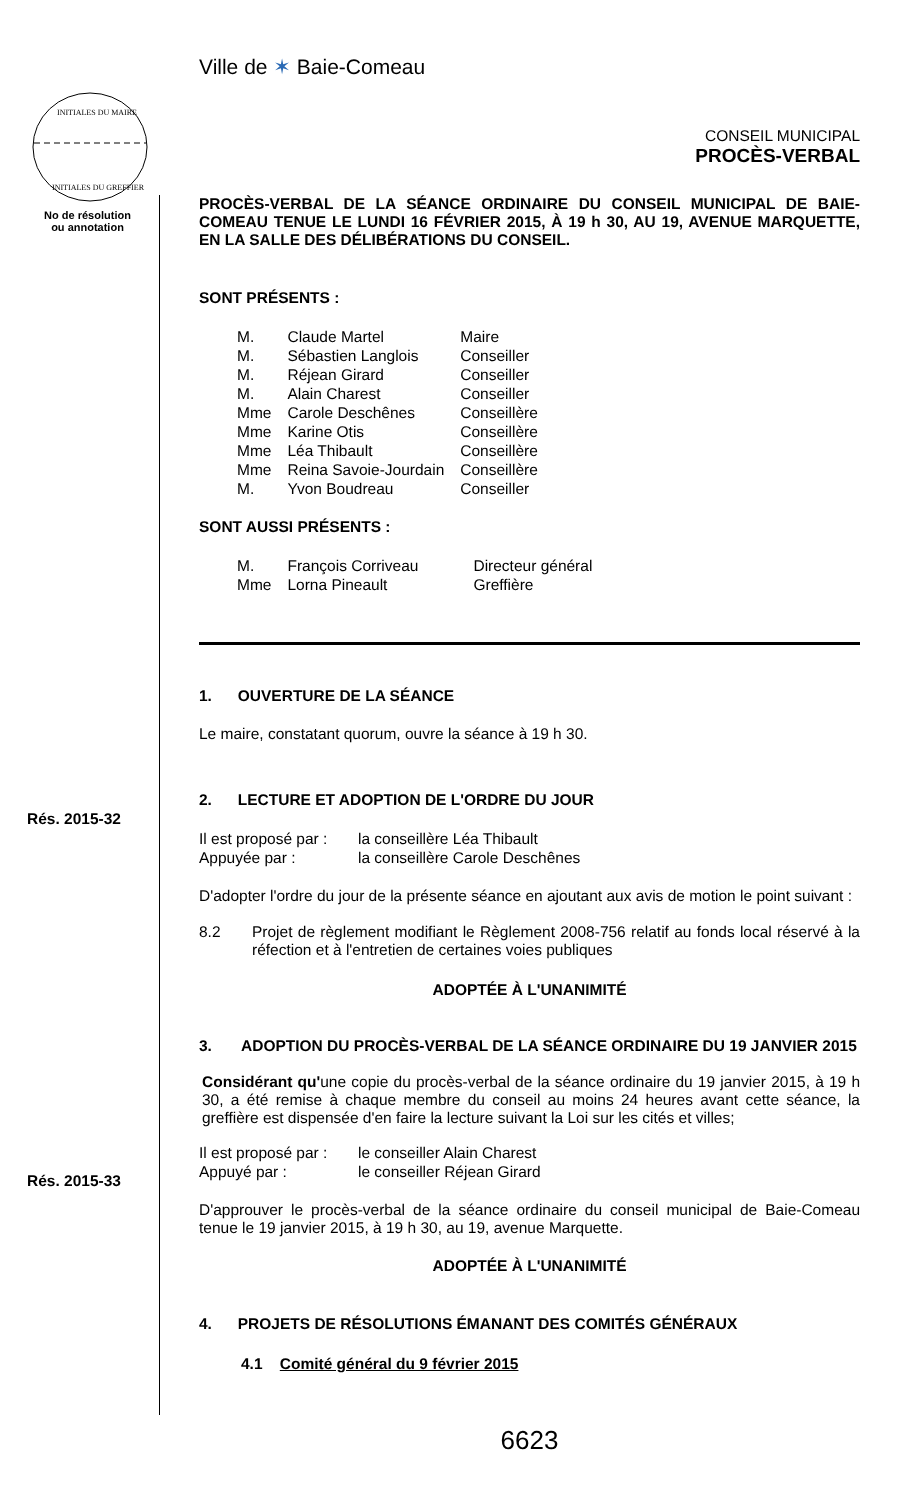INITIALES DU MAIRE
INITIALES DU GREFFIER
No de résolution
ou annotation
Rés. 2015-32
Rés. 2015-33
Ville de ✶ Baie-Comeau
CONSEIL MUNICIPAL
PROCÈS-VERBAL
PROCÈS-VERBAL DE LA SÉANCE ORDINAIRE DU CONSEIL MUNICIPAL DE BAIE-COMEAU TENUE LE LUNDI 16 FÉVRIER 2015, À 19 h 30, AU 19, AVENUE MARQUETTE, EN LA SALLE DES DÉLIBÉRATIONS DU CONSEIL.
SONT PRÉSENTS :
| M. | Claude Martel | Maire |
| M. | Sébastien Langlois | Conseiller |
| M. | Réjean Girard | Conseiller |
| M. | Alain Charest | Conseiller |
| Mme | Carole Deschênes | Conseillère |
| Mme | Karine Otis | Conseillère |
| Mme | Léa Thibault | Conseillère |
| Mme | Reina Savoie-Jourdain | Conseillère |
| M. | Yvon Boudreau | Conseiller |
SONT AUSSI PRÉSENTS :
| M. | François Corriveau | Directeur général |
| Mme | Lorna Pineault | Greffière |
1. OUVERTURE DE LA SÉANCE
Le maire, constatant quorum, ouvre la séance à 19 h 30.
2. LECTURE ET ADOPTION DE L'ORDRE DU JOUR
| Il est proposé par : | la conseillère Léa Thibault |
| Appuyée par : | la conseillère Carole Deschênes |
D'adopter l'ordre du jour de la présente séance en ajoutant aux avis de motion le point suivant :
8.2 Projet de règlement modifiant le Règlement 2008-756 relatif au fonds local réservé à la réfection et à l'entretien de certaines voies publiques
ADOPTÉE À L'UNANIMITÉ
3. ADOPTION DU PROCÈS-VERBAL DE LA SÉANCE ORDINAIRE DU 19 JANVIER 2015
Considérant qu'une copie du procès-verbal de la séance ordinaire du 19 janvier 2015, à 19 h 30, a été remise à chaque membre du conseil au moins 24 heures avant cette séance, la greffière est dispensée d'en faire la lecture suivant la Loi sur les cités et villes;
| Il est proposé par : | le conseiller Alain Charest |
| Appuyé par : | le conseiller Réjean Girard |
D'approuver le procès-verbal de la séance ordinaire du conseil municipal de Baie-Comeau tenue le 19 janvier 2015, à 19 h 30, au 19, avenue Marquette.
ADOPTÉE À L'UNANIMITÉ
4. PROJETS DE RÉSOLUTIONS ÉMANANT DES COMITÉS GÉNÉRAUX
4.1 Comité général du 9 février 2015
6623